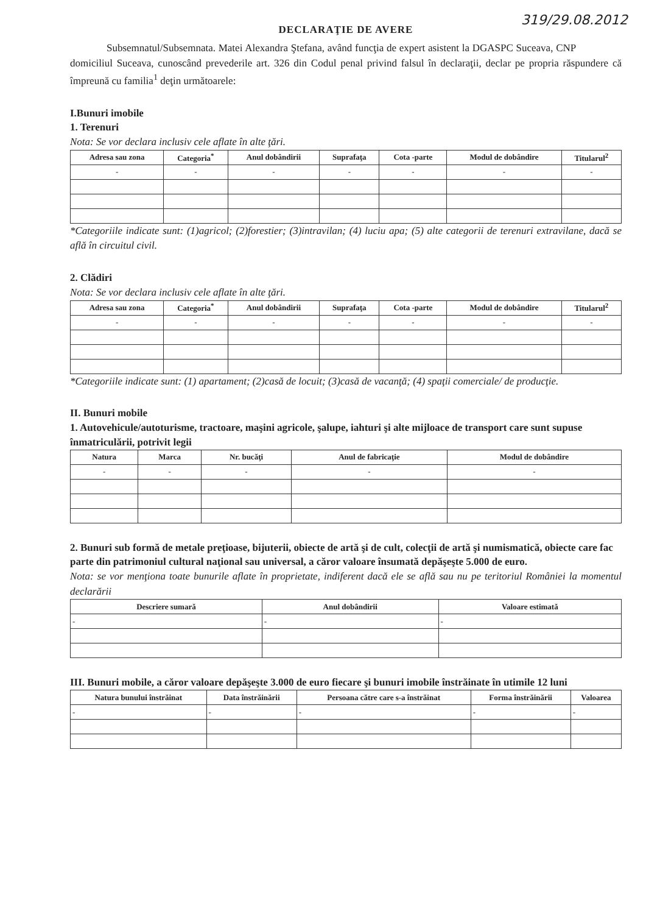319/29.08.2012
DECLARAŢIE DE AVERE
Subsemnatul/Subsemnata. Matei Alexandra Ştefana, având funcţia de expert asistent la DGASPC Suceava, CNP domiciliul Suceava, cunoscând prevederile art. 326 din Codul penal privind falsul în declaraţii, declar pe propria răspundere că împreună cu familia<sup>1</sup> deţin următoarele:
I.Bunuri imobile
1. Terenuri
Nota: Se vor declara inclusiv cele aflate în alte ţări.
| Adresa sau zona | Categoria<sup>*</sup> | Anul dobândirii | Suprafaţa | Cota -parte | Modul de dobândire | Titularul<sup>2</sup> |
| --- | --- | --- | --- | --- | --- | --- |
| - | - | - | - | - | - | - |
*Categoriile indicate sunt: (1)agricol; (2)forestier; (3)intravilan; (4) luciu apa; (5) alte categorii de terenuri extravilane, dacă se află în circuitul civil.
2. Clădiri
Nota: Se vor declara inclusiv cele aflate în alte ţări.
| Adresa sau zona | Categoria<sup>*</sup> | Anul dobândirii | Suprafaţa | Cota -parte | Modul de dobândire | Titularul<sup>2</sup> |
| --- | --- | --- | --- | --- | --- | --- |
| - | - | - | - | - | - | - |
*Categoriile indicate sunt: (1) apartament; (2)casă de locuit; (3)casă de vacanţă; (4) spaţii comerciale/ de producţie.
II. Bunuri mobile
1. Autovehicule/autoturisme, tractoare, maşini agricole, şalupe, iahturi şi alte mijloace de transport care sunt supuse înmatriculării, potrivit legii
| Natura | Marca | Nr. bucăţi | Anul de fabricaţie | Modul de dobândire |
| --- | --- | --- | --- | --- |
| - | - | - | - | - |
2. Bunuri sub formă de metale preţioase, bijuterii, obiecte de artă şi de cult, colecţii de artă şi numismatică, obiecte care fac parte din patrimoniul cultural naţional sau universal, a căror valoare însumată depăşeşte 5.000 de euro.
Nota: se vor menţiona toate bunurile aflate în proprietate, indiferent dacă ele se află sau nu pe teritoriul României la momentul declarării
| Descriere sumară | Anul dobândirii | Valoare estimată |
| --- | --- | --- |
| - | - | - |
III. Bunuri mobile, a căror valoare depăşeşte 3.000 de euro fiecare şi bunuri imobile înstrăinate în utimile 12 luni
| Natura bunului înstrăinat | Data înstrăinării | Persoana către care s-a înstrăinat | Forma înstrăinării | Valoarea |
| --- | --- | --- | --- | --- |
| - | - | - | - | - |